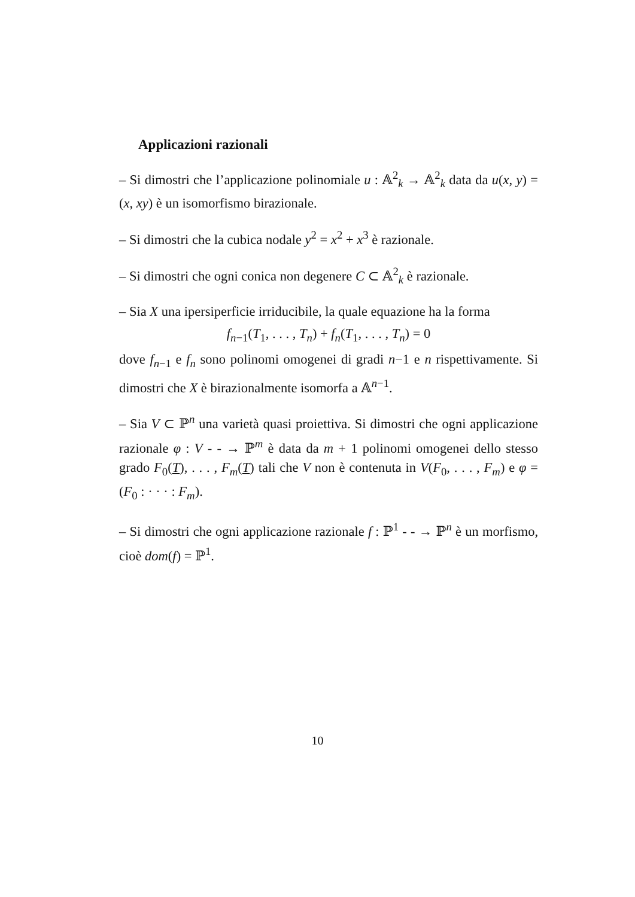Applicazioni razionali
– Si dimostri che l’applicazione polinomiale u : 𝔸<sup>2</sup><sub>k</sub> → 𝔸<sup>2</sup><sub>k</sub> data da u(x, y) = (x, xy) è un isomorfismo birazionale.
– Si dimostri che la cubica nodale y<sup>2</sup> = x<sup>2</sup> + x<sup>3</sup> è razionale.
– Si dimostri che ogni conica non degenere C ⊂ 𝔸<sup>2</sup><sub>k</sub> è razionale.
– Sia X una ipersiperficie irriducibile, la quale equazione ha la forma
f<sub>n−1</sub>(T<sub>1</sub>, . . . , T<sub>n</sub>) + f<sub>n</sub>(T<sub>1</sub>, . . . , T<sub>n</sub>) = 0
dove f<sub>n−1</sub> e f<sub>n</sub> sono polinomi omogenei di gradi n−1 e n rispettivamente. Si dimostri che X è birazionalmente isomorfa a 𝔸<sup>n−1</sup>.
– Sia V ⊂ ℙ<sup>n</sup> una varietà quasi proiettiva. Si dimostri che ogni applicazione razionale φ : V - - → ℙ<sup>m</sup> è data da m + 1 polinomi omogenei dello stesso grado F<sub>0</sub>(T), . . . , F<sub>m</sub>(T) tali che V non è contenuta in V(F<sub>0</sub>, . . . , F<sub>m</sub>) e φ = (F<sub>0</sub> : · · · : F<sub>m</sub>).
– Si dimostri che ogni applicazione razionale f : ℙ<sup>1</sup> - - → ℙ<sup>n</sup> è un morfismo, cioè dom(f) = ℙ<sup>1</sup>.
10